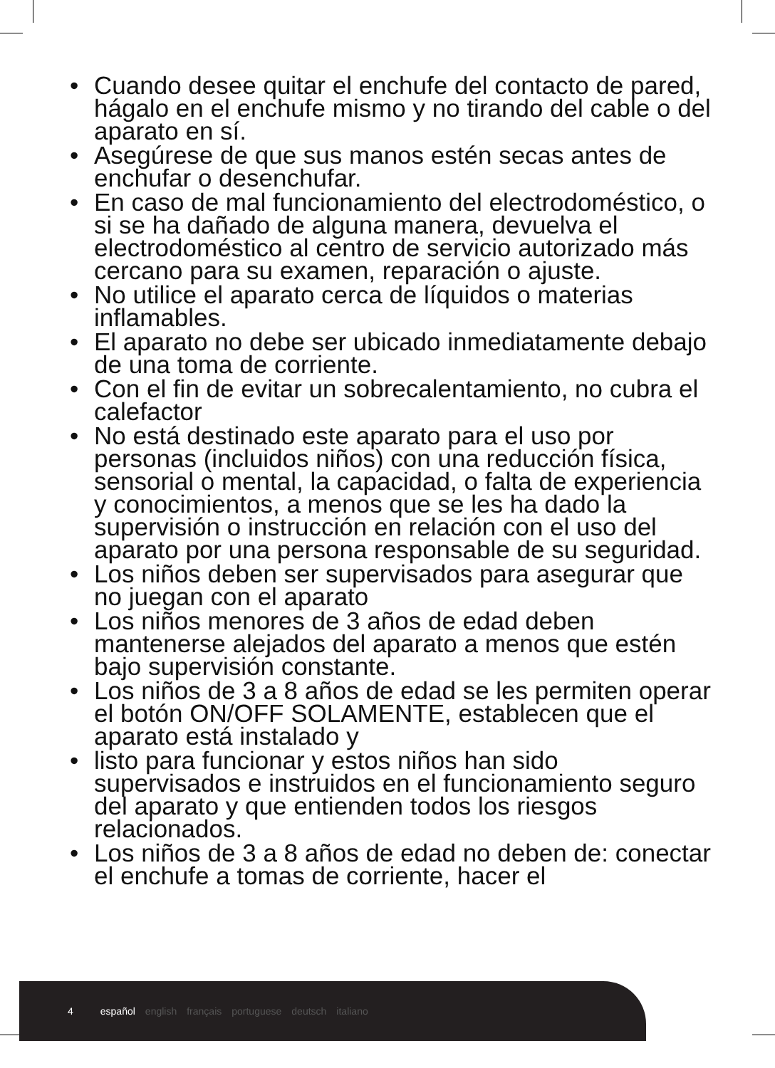• Cuando desee quitar el enchufe del contacto de pared, hágalo en el enchufe mismo y no tirando del cable o del aparato en sí.
• Asegúrese de que sus manos estén secas antes de enchufar o desenchufar.
• En caso de mal funcionamiento del electrodoméstico, o si se ha dañado de alguna manera, devuelva el electrodoméstico al centro de servicio autorizado más cercano para su examen, reparación o ajuste.
• No utilice el aparato cerca de líquidos o materias inflamables.
• El aparato no debe ser ubicado inmediatamente debajo de una toma de corriente.
• Con el fin de evitar un sobrecalentamiento, no cubra el calefactor
• No está destinado este aparato para el uso por personas (incluidos niños) con una reducción física, sensorial o mental, la capacidad, o falta de experiencia y conocimientos, a menos que se les ha dado la supervisión o instrucción en relación con el uso del aparato por una persona responsable de su seguridad.
• Los niños deben ser supervisados para asegurar que no juegan con el aparato
• Los niños menores de 3 años de edad deben mantenerse alejados del aparato a menos que estén bajo supervisión constante.
• Los niños de 3 a 8 años de edad se les permiten operar el botón ON/OFF SOLAMENTE, establecen que el aparato está instalado y
• listo para funcionar y estos niños han sido supervisados e instruidos en el funcionamiento seguro del aparato y que entienden todos los riesgos relacionados.
• Los niños de 3 a 8 años de edad no deben de: conectar el enchufe a tomas de corriente, hacer el
4 español english français portuguese deutsch italiano